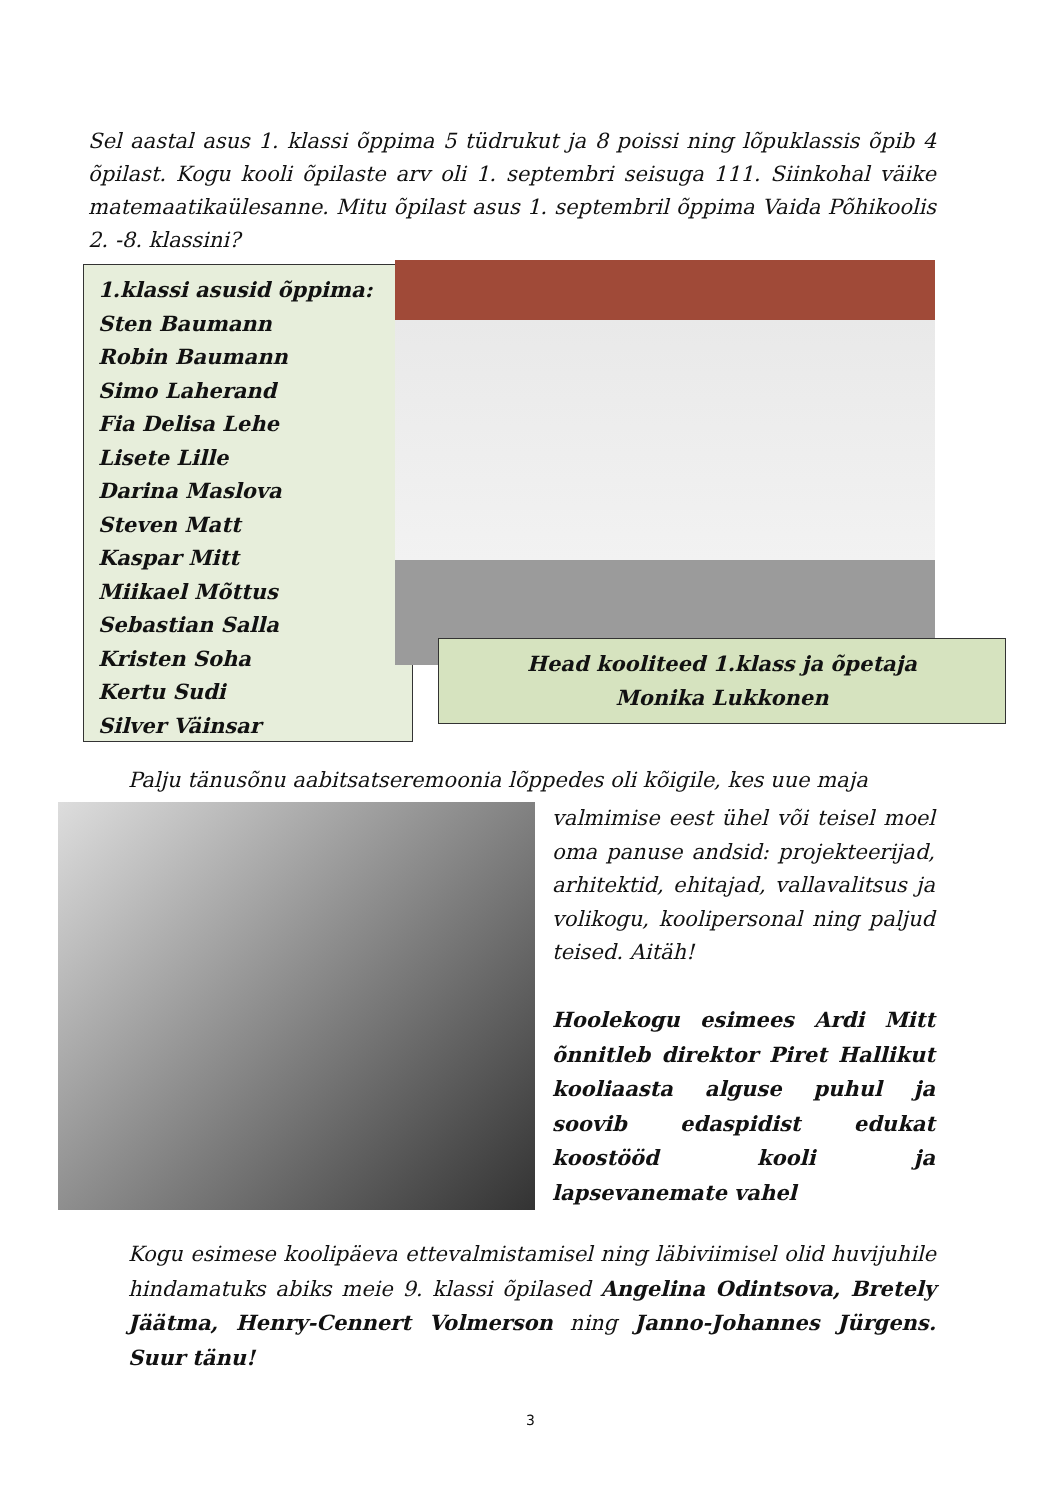Sel aastal asus 1. klassi õppima 5 tüdrukut ja 8 poissi ning lõpuklassis õpib 4 õpilast. Kogu kooli õpilaste arv oli 1. septembri seisuga 111. Siinkohal väike matemaatikaülesanne. Mitu õpilast asus 1. septembril õppima Vaida Põhikoolis 2. -8. klassini?
1.klassi asusid õppima:
Sten Baumann
Robin Baumann
Simo Laherand
Fia Delisa Lehe
Lisete Lille
Darina Maslova
Steven Matt
Kaspar Mitt
Miikael Mõttus
Sebastian Salla
Kristen Soha
Kertu Sudi
Silver Väinsar
Head kooliteed 1.klass ja õpetaja
Monika Lukkonen
Palju tänusõnu aabitsatseremoonia lõppedes oli kõigile, kes uue maja
valmimise eest ühel või teisel moel oma panuse andsid: projekteerijad, arhitektid, ehitajad, vallavalitsus ja volikogu, koolipersonal ning paljud teised. Aitäh!
Hoolekogu esimees Ardi Mitt õnnitleb direktor Piret Hallikut kooliaasta alguse puhul ja soovib edaspidist edukat koostööd kooli ja lapsevanemate vahel
Kogu esimese koolipäeva ettevalmistamisel ning läbiviimisel olid huvijuhile hindamatuks abiks meie 9. klassi õpilased Angelina Odintsova, Bretely Jäätma, Henry-Cennert Volmerson ning Janno-Johannes Jürgens. Suur tänu!
3